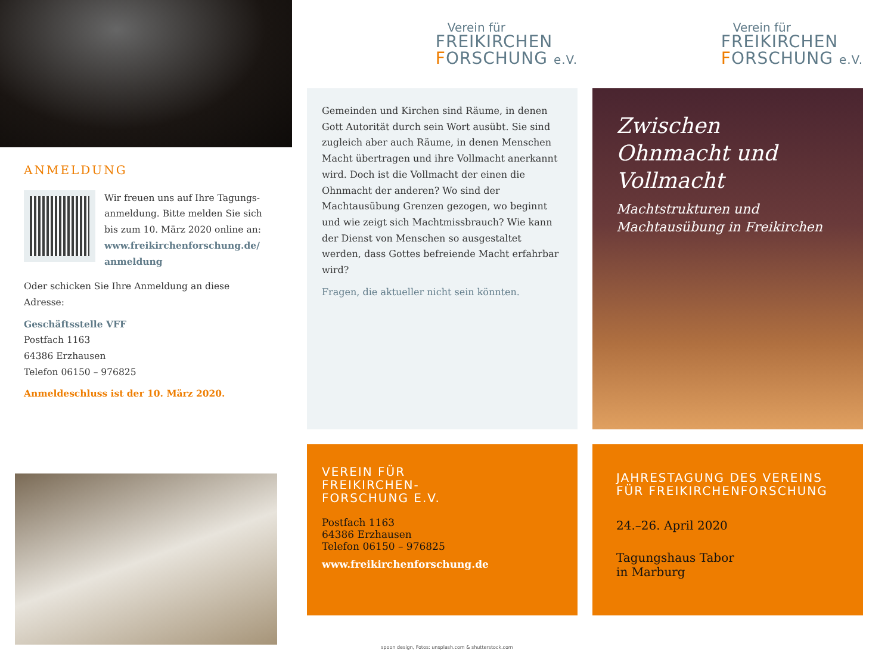ANMELDUNG
Wir freuen uns auf Ihre Tagungs-anmeldung. Bitte melden Sie sich bis zum 10. März 2020 online an: www.freikirchenforschung.de/ anmeldung
Oder schicken Sie Ihre Anmeldung an diese Adresse:
Geschäftsstelle VFF
Postfach 1163
64386 Erzhausen
Telefon 06150 – 976825
Anmeldeschluss ist der 10. März 2020.
Verein für
FREIKIRCHEN
FORSCHUNG e.V.
Gemeinden und Kirchen sind Räume, in denen Gott Autorität durch sein Wort ausübt. Sie sind zugleich aber auch Räume, in denen Menschen Macht übertragen und ihre Vollmacht anerkannt wird. Doch ist die Vollmacht der einen die Ohnmacht der anderen? Wo sind der Machtausübung Grenzen gezogen, wo beginnt und wie zeigt sich Machtmissbrauch? Wie kann der Dienst von Menschen so ausgestaltet werden, dass Gottes befreiende Macht erfahrbar wird?
Fragen, die aktueller nicht sein könnten.
VEREIN FÜR
FREIKIRCHEN-
FORSCHUNG E.V.
Postfach 1163
64386 Erzhausen
Telefon 06150 – 976825
www.freikirchenforschung.de
Verein für
FREIKIRCHEN
FORSCHUNG e.V.
Zwischen Ohnmacht und Vollmacht
Machtstrukturen und Machtausübung in Freikirchen
JAHRESTAGUNG DES VEREINS FÜR FREIKIRCHENFORSCHUNG
24.–26. April 2020
Tagungshaus Tabor
in Marburg
spoon design, Fotos: unsplash.com & shutterstock.com